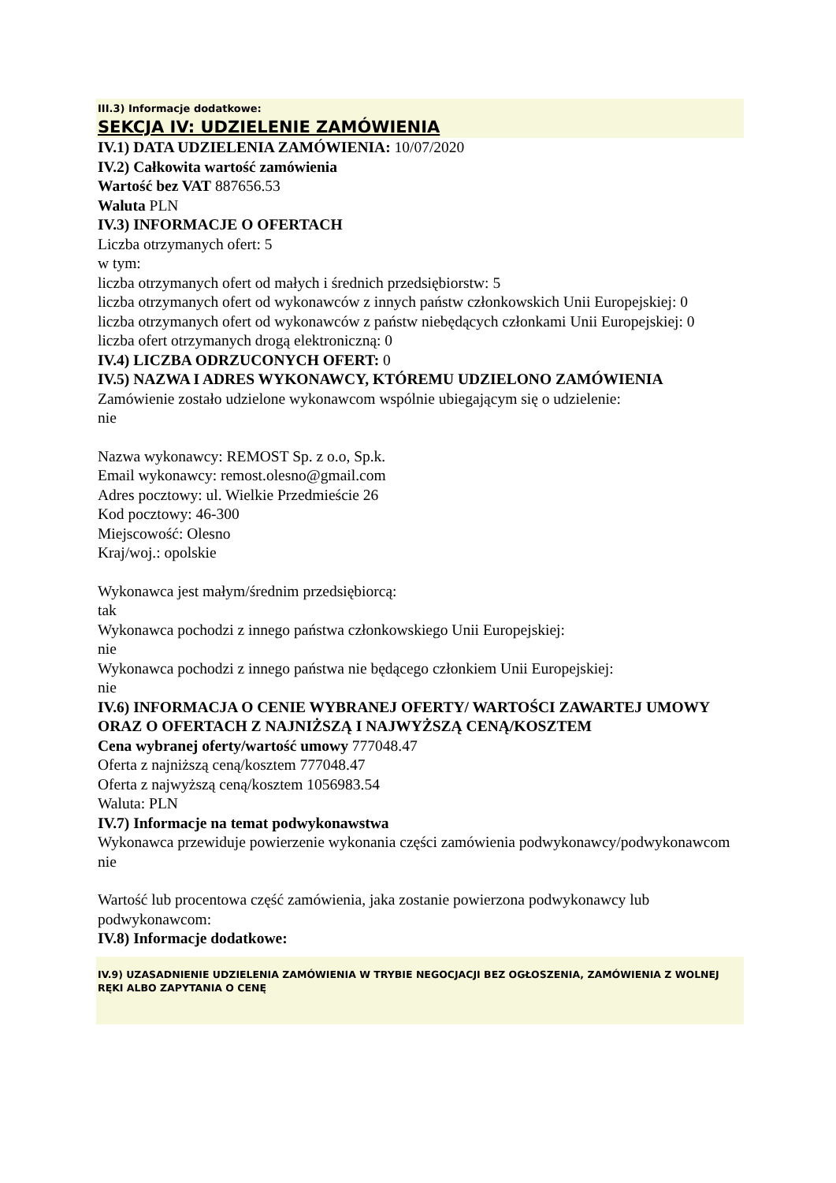III.3) Informacje dodatkowe:
SEKCJA IV: UDZIELENIE ZAMÓWIENIA
IV.1) DATA UDZIELENIA ZAMÓWIENIA: 10/07/2020
IV.2) Całkowita wartość zamówienia
Wartość bez VAT 887656.53
Waluta PLN
IV.3) INFORMACJE O OFERTACH
Liczba otrzymanych ofert: 5
w tym:
liczba otrzymanych ofert od małych i średnich przedsiębiorstw: 5
liczba otrzymanych ofert od wykonawców z innych państw członkowskich Unii Europejskiej: 0
liczba otrzymanych ofert od wykonawców z państw niebędących członkami Unii Europejskiej: 0
liczba ofert otrzymanych drogą elektroniczną: 0
IV.4) LICZBA ODRZUCONYCH OFERT: 0
IV.5) NAZWA I ADRES WYKONAWCY, KTÓREMU UDZIELONO ZAMÓWIENIA
Zamówienie zostało udzielone wykonawcom wspólnie ubiegającym się o udzielenie:
nie
Nazwa wykonawcy: REMOST Sp. z o.o, Sp.k.
Email wykonawcy: remost.olesno@gmail.com
Adres pocztowy: ul. Wielkie Przedmieście 26
Kod pocztowy: 46-300
Miejscowość: Olesno
Kraj/woj.: opolskie
Wykonawca jest małym/średnim przedsiębiorcą:
tak
Wykonawca pochodzi z innego państwa członkowskiego Unii Europejskiej:
nie
Wykonawca pochodzi z innego państwa nie będącego członkiem Unii Europejskiej:
nie
IV.6) INFORMACJA O CENIE WYBRANEJ OFERTY/ WARTOŚCI ZAWARTEJ UMOWY ORAZ O OFERTACH Z NAJNIŻSZĄ I NAJWYŻSZĄ CENĄ/KOSZTEM
Cena wybranej oferty/wartość umowy 777048.47
Oferta z najniższą ceną/kosztem 777048.47
Oferta z najwyższą ceną/kosztem 1056983.54
Waluta: PLN
IV.7) Informacje na temat podwykonawstwa
Wykonawca przewiduje powierzenie wykonania części zamówienia podwykonawcy/podwykonawcom
nie
Wartość lub procentowa część zamówienia, jaka zostanie powierzona podwykonawcy lub podwykonawcom:
IV.8) Informacje dodatkowe:
IV.9) UZASADNIENIE UDZIELENIA ZAMÓWIENIA W TRYBIE NEGOCJACJI BEZ OGŁOSZENIA, ZAMÓWIENIA Z WOLNEJ RĘKI ALBO ZAPYTANIA O CENĘ